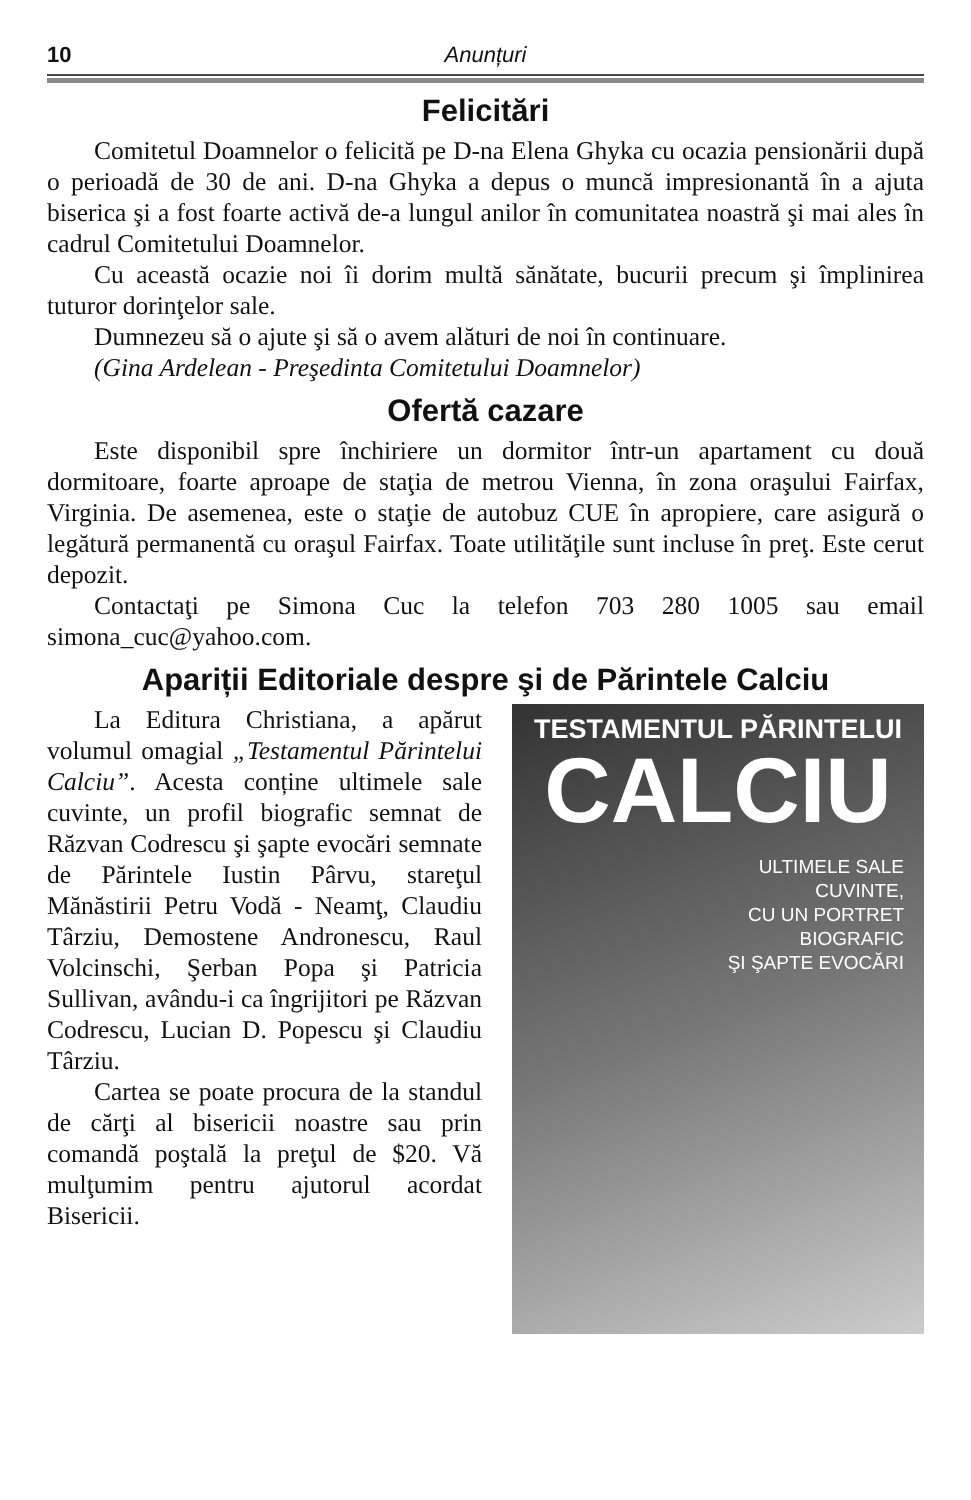10 Anunțuri
Felicitări
Comitetul Doamnelor o felicită pe D-na Elena Ghyka cu ocazia pensionării după o perioadă de 30 de ani. D-na Ghyka a depus o muncă impresionantă în a ajuta biserica şi a fost foarte activă de-a lungul anilor în comunitatea noastră şi mai ales în cadrul Comitetului Doamnelor.
Cu această ocazie noi îi dorim multă sănătate, bucurii precum şi împlinirea tuturor dorinţelor sale.
Dumnezeu să o ajute şi să o avem alături de noi în continuare.
(Gina Ardelean - Preşedinta Comitetului Doamnelor)
Ofertă cazare
Este disponibil spre închiriere un dormitor într-un apartament cu două dormitoare, foarte aproape de staţia de metrou Vienna, în zona oraşului Fairfax, Virginia. De asemenea, este o staţie de autobuz CUE în apropiere, care asigură o legătură permanentă cu oraşul Fairfax. Toate utilităţile sunt incluse în preţ. Este cerut depozit.
Contactaţi pe Simona Cuc la telefon 703 280 1005 sau email simona_cuc@yahoo.com.
Apariții Editoriale despre şi de Părintele Calciu
La Editura Christiana, a apărut volumul omagial „Testamentul Părintelui Calciu”. Acesta conține ultimele sale cuvinte, un profil biografic semnat de Răzvan Codrescu şi şapte evocări semnate de Părintele Iustin Pârvu, stareţul Mănăstirii Petru Vodă - Neamţ, Claudiu Târziu, Demostene Andronescu, Raul Volcinschi, Şerban Popa şi Patricia Sullivan, avându-i ca îngrijitori pe Răzvan Codrescu, Lucian D. Popescu şi Claudiu Târziu.
Cartea se poate procura de la standul de cărţi al bisericii noastre sau prin comandă poştală la preţul de $20. Vă mulţumim pentru ajutorul acordat Bisericii.
TESTAMENTUL PĂRINTELUI
CALCIU
ULTIMELE SALE
CUVINTE,
CU UN PORTRET
BIOGRAFIC
ŞI ŞAPTE EVOCĂRI